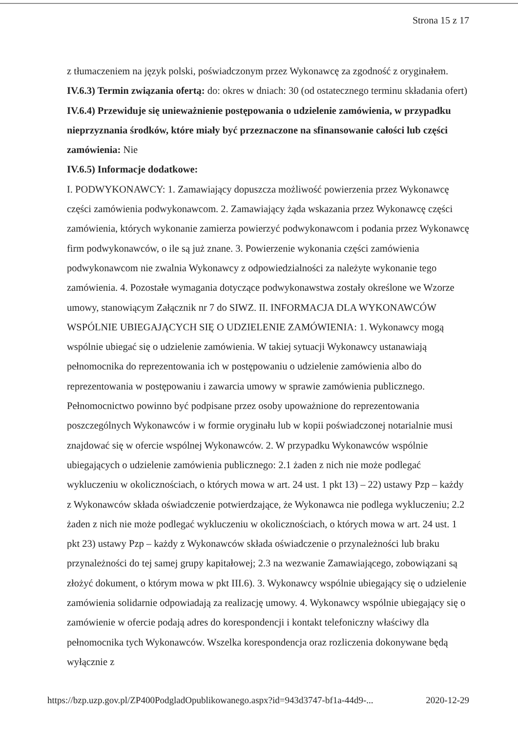Strona 15 z 17
z tłumaczeniem na język polski, poświadczonym przez Wykonawcę za zgodność z oryginałem.
IV.6.3) Termin związania ofertą: do: okres w dniach: 30 (od ostatecznego terminu składania ofert)
IV.6.4) Przewiduje się unieważnienie postępowania o udzielenie zamówienia, w przypadku nieprzyznania środków, które miały być przeznaczone na sfinansowanie całości lub części zamówienia: Nie
IV.6.5) Informacje dodatkowe:
I. PODWYKONAWCY: 1. Zamawiający dopuszcza możliwość powierzenia przez Wykonawcę części zamówienia podwykonawcom. 2. Zamawiający żąda wskazania przez Wykonawcę części zamówienia, których wykonanie zamierza powierzyć podwykonawcom i podania przez Wykonawcę firm podwykonawców, o ile są już znane. 3. Powierzenie wykonania części zamówienia podwykonawcom nie zwalnia Wykonawcy z odpowiedzialności za należyte wykonanie tego zamówienia. 4. Pozostałe wymagania dotyczące podwykonawstwa zostały określone we Wzorze umowy, stanowiącym Załącznik nr 7 do SIWZ. II. INFORMACJA DLA WYKONAWCÓW WSPÓLNIE UBIEGAJĄCYCH SIĘ O UDZIELENIE ZAMÓWIENIA: 1. Wykonawcy mogą wspólnie ubiegać się o udzielenie zamówienia. W takiej sytuacji Wykonawcy ustanawiają pełnomocnika do reprezentowania ich w postępowaniu o udzielenie zamówienia albo do reprezentowania w postępowaniu i zawarcia umowy w sprawie zamówienia publicznego. Pełnomocnictwo powinno być podpisane przez osoby upoważnione do reprezentowania poszczególnych Wykonawców i w formie oryginału lub w kopii poświadczonej notarialnie musi znajdować się w ofercie wspólnej Wykonawców. 2. W przypadku Wykonawców wspólnie ubiegających o udzielenie zamówienia publicznego: 2.1 żaden z nich nie może podlegać wykluczeniu w okolicznościach, o których mowa w art. 24 ust. 1 pkt 13) – 22) ustawy Pzp – każdy z Wykonawców składa oświadczenie potwierdzające, że Wykonawca nie podlega wykluczeniu; 2.2 żaden z nich nie może podlegać wykluczeniu w okolicznościach, o których mowa w art. 24 ust. 1 pkt 23) ustawy Pzp – każdy z Wykonawców składa oświadczenie o przynależności lub braku przynależności do tej samej grupy kapitałowej; 2.3 na wezwanie Zamawiającego, zobowiązani są złożyć dokument, o którym mowa w pkt III.6). 3. Wykonawcy wspólnie ubiegający się o udzielenie zamówienia solidarnie odpowiadają za realizację umowy. 4. Wykonawcy wspólnie ubiegający się o zamówienie w ofercie podają adres do korespondencji i kontakt telefoniczny właściwy dla pełnomocnika tych Wykonawców. Wszelka korespondencja oraz rozliczenia dokonywane będą wyłącznie z
https://bzp.uzp.gov.pl/ZP400PodgladOpublikowanego.aspx?id=943d3747-bf1a-44d9-... 2020-12-29